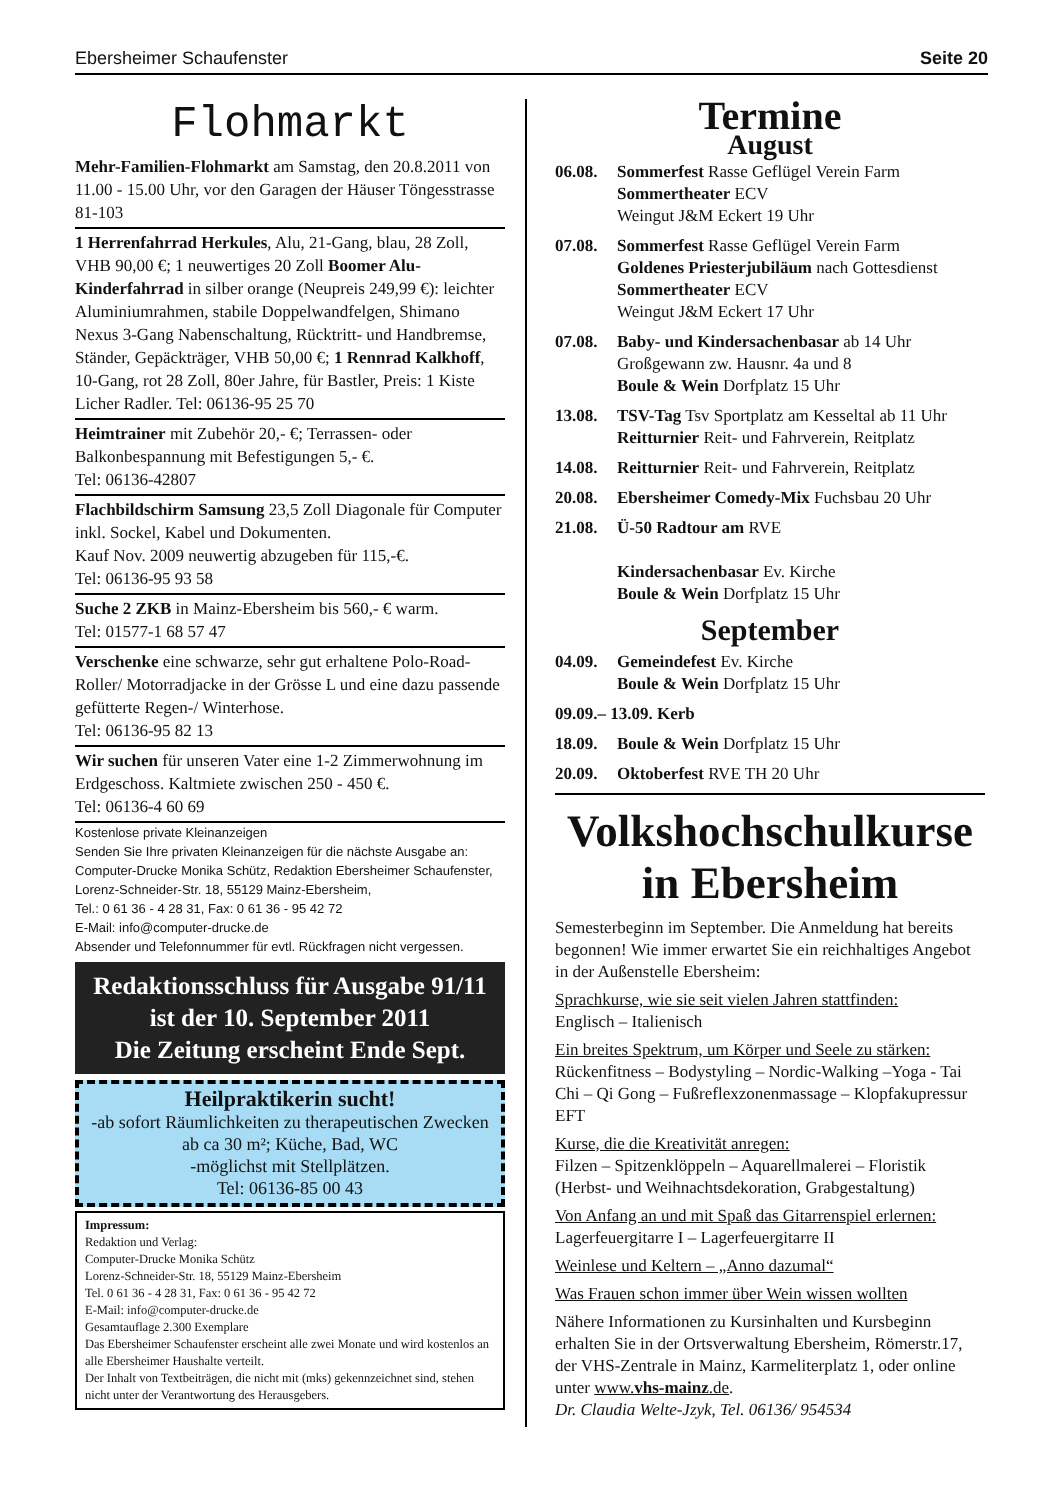Ebersheimer Schaufenster Seite 20
Flohmarkt
Mehr-Familien-Flohmarkt am Samstag, den 20.8.2011 von 11.00 - 15.00 Uhr, vor den Garagen der Häuser Töngesstrasse 81-103
1 Herrenfahrrad Herkules, Alu, 21-Gang, blau, 28 Zoll, VHB 90,00 €; 1 neuwertiges 20 Zoll Boomer Alu-Kinderfahrrad in silber orange (Neupreis 249,99 €): leichter Aluminiumrahmen, stabile Doppelwandfelgen, Shimano Nexus 3-Gang Nabenschaltung, Rücktritt- und Handbremse, Ständer, Gepäckträger, VHB 50,00 €; 1 Rennrad Kalkhoff, 10-Gang, rot 28 Zoll, 80er Jahre, für Bastler, Preis: 1 Kiste Licher Radler. Tel: 06136-95 25 70
Heimtrainer mit Zubehör 20,- €; Terrassen- oder Balkonbespannung mit Befestigungen 5,- €.
Tel: 06136-42807
Flachbildschirm Samsung 23,5 Zoll Diagonale für Computer inkl. Sockel, Kabel und Dokumenten.
Kauf Nov. 2009 neuwertig abzugeben für 115,-€.
Tel: 06136-95 93 58
Suche 2 ZKB in Mainz-Ebersheim bis 560,- € warm.
Tel: 01577-1 68 57 47
Verschenke eine schwarze, sehr gut erhaltene Polo-Road-Roller/ Motorradjacke in der Grösse L und eine dazu passende gefütterte Regen-/ Winterhose.
Tel: 06136-95 82 13
Wir suchen für unseren Vater eine 1-2 Zimmerwohnung im Erdgeschoss. Kaltmiete zwischen 250 - 450 €.
Tel: 06136-4 60 69
Kostenlose private Kleinanzeigen
Senden Sie Ihre privaten Kleinanzeigen für die nächste Ausgabe an: Computer-Drucke Monika Schütz, Redaktion Ebersheimer Schaufenster, Lorenz-Schneider-Str. 18, 55129 Mainz-Ebersheim,
Tel.: 0 61 36 - 4 28 31, Fax: 0 61 36 - 95 42 72
E-Mail: info@computer-drucke.de
Absender und Telefonnummer für evtl. Rückfragen nicht vergessen.
Redaktionsschluss für Ausgabe 91/11
ist der 10. September 2011
Die Zeitung erscheint Ende Sept.
Heilpraktikerin sucht!
-ab sofort Räumlichkeiten zu therapeutischen Zwecken ab ca 30 m²; Küche, Bad, WC
-möglichst mit Stellplätzen.
Tel: 06136-85 00 43
Impressum:
Redaktion und Verlag:
Computer-Drucke Monika Schütz
Lorenz-Schneider-Str. 18, 55129 Mainz-Ebersheim
Tel. 0 61 36 - 4 28 31, Fax: 0 61 36 - 95 42 72
E-Mail: info@computer-drucke.de
Gesamtauflage 2.300 Exemplare
Das Ebersheimer Schaufenster erscheint alle zwei Monate und wird kostenlos an alle Ebersheimer Haushalte verteilt.
Der Inhalt von Textbeiträgen, die nicht mit (mks) gekennzeichnet sind, stehen nicht unter der Verantwortung des Herausgebers.
Termine
August
06.08. Sommerfest Rasse Geflügel Verein Farm
Sommertheater ECV
Weingut J&M Eckert 19 Uhr
07.08. Sommerfest Rasse Geflügel Verein Farm
Goldenes Priesterjubiläum nach Gottesdienst
Sommertheater ECV
Weingut J&M Eckert 17 Uhr
07.08. Baby- und Kindersachenbasar ab 14 Uhr
Großgewann zw. Hausnr. 4a und 8
Boule & Wein Dorfplatz 15 Uhr
13.08. TSV-Tag Tsv Sportplatz am Kesseltal ab 11 Uhr
Reitturnier Reit- und Fahrverein, Reitplatz
14.08. Reitturnier Reit- und Fahrverein, Reitplatz
20.08. Ebersheimer Comedy-Mix Fuchsbau 20 Uhr
21.08. Ü-50 Radtour am RVE
Kindersachenbasar Ev. Kirche
Boule & Wein Dorfplatz 15 Uhr
September
04.09. Gemeindefest Ev. Kirche
Boule & Wein Dorfplatz 15 Uhr
09.09.– 13.09. Kerb
18.09. Boule & Wein Dorfplatz 15 Uhr
20.09. Oktoberfest RVE TH 20 Uhr
Volkshochschulkurse
in Ebersheim
Semesterbeginn im September. Die Anmeldung hat bereits begonnen! Wie immer erwartet Sie ein reichhaltiges Angebot in der Außenstelle Ebersheim:
Sprachkurse, wie sie seit vielen Jahren stattfinden:
Englisch – Italienisch
Ein breites Spektrum, um Körper und Seele zu stärken:
Rückenfitness – Bodystyling – Nordic-Walking –Yoga - Tai Chi – Qi Gong – Fußreflexzonenmassage – Klopfakupressur EFT
Kurse, die die Kreativität anregen:
Filzen – Spitzenklöppeln – Aquarellmalerei – Floristik (Herbst- und Weihnachtsdekoration, Grabgestaltung)
Von Anfang an und mit Spaß das Gitarrenspiel erlernen:
Lagerfeuergitarre I – Lagerfeuergitarre II
Weinlese und Keltern – „Anno dazumal“
Was Frauen schon immer über Wein wissen wollten
Nähere Informationen zu Kursinhalten und Kursbeginn erhalten Sie in der Ortsverwaltung Ebersheim, Römerstr.17, der VHS-Zentrale in Mainz, Karmeliterplatz 1, oder online unter www.vhs-mainz.de.
Dr. Claudia Welte-Jzyk, Tel. 06136/ 954534